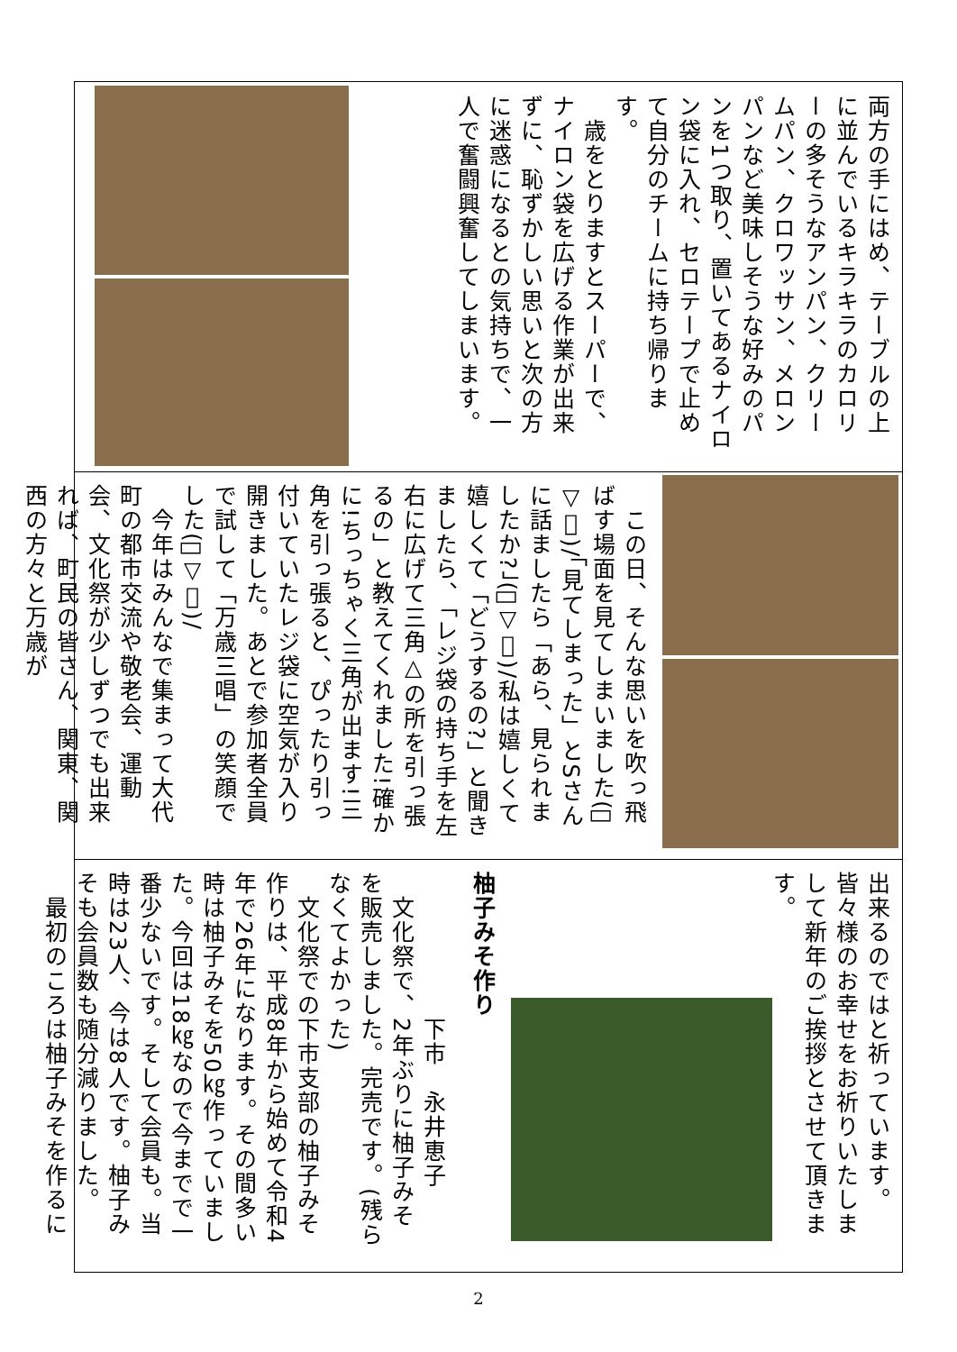両方の手にはめ、テーブルの上に並んでいるキラキラのカロリーの多そうなアンパン、クリームパン、クロワッサン、メロンパンなど美味しそうな好みのパンを1つ取り、置いてあるナイロン袋に入れ、セロテープで止めて自分のチームに持ち帰ります。
　歳をとりますとスーパーで、ナイロン袋を広げる作業が出来ずに、恥ずかしい思いと次の方に迷惑になるとの気持ちで、一人で奮闘興奮してしまいます。
　この日、そんな思いを吹っ飛ばす場面を見てしまいました(ﾟ▽ﾟ)/「見てしまった」とSさんに話ましたら「あら、見られましたか?」(ﾟ▽ﾟ)/私は嬉しくて嬉しくて「どうするの?」と聞きましたら、「レジ袋の持ち手を左右に広げて三角△の所を引っ張るの」と教えてくれました!確かに!ちっちゃく三角が出ます!三角を引っ張ると、ぴったり引っ付いていたレジ袋に空気が入り開きました。あとで参加者全員で試して「万歳三唱」の笑顔でした(ﾟ▽ﾟ)/
　今年はみんなで集まって大代町の都市交流や敬老会、運動会、文化祭が少しずつでも出来れば、町民の皆さん、関東、関西の方々と万歳が
出来るのではと祈っています。皆々様のお幸せをお祈りいたしまして新年のご挨拶とさせて頂きます。
柚子みそ作り
　　　　　　下市　永井恵子
　文化祭で、2年ぶりに柚子みそを販売しました。完売です。(残らなくてよかった)
　文化祭での下市支部の柚子みそ作りは、平成8年から始めて令和4年で26年になります。その間多い時は柚子みそを50㎏作っていました。今回は18㎏なので今までで一番少ないです。そして会員も。当時は23人、今は8人です。柚子みそも会員数も随分減りました。
　最初のころは柚子みそを作るに
2